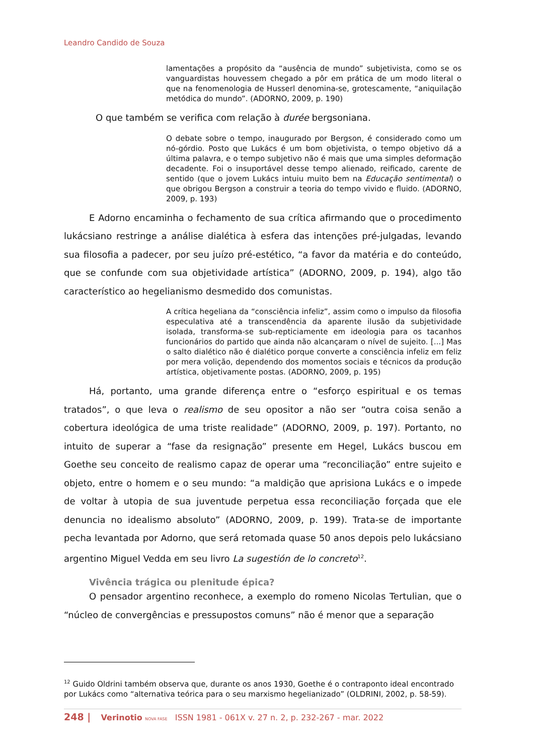Leandro Candido de Souza
lamentações a propósito da “ausência de mundo” subjetivista, como se os vanguardistas houvessem chegado a pôr em prática de um modo literal o que na fenomenologia de Husserl denomina-se, grotescamente, “aniquilação metódica do mundo”. (ADORNO, 2009, p. 190)
O que também se verifica com relação à durée bergsoniana.
O debate sobre o tempo, inaugurado por Bergson, é considerado como um nó-górdio. Posto que Lukács é um bom objetivista, o tempo objetivo dá a última palavra, e o tempo subjetivo não é mais que uma simples deformação decadente. Foi o insuportável desse tempo alienado, reificado, carente de sentido (que o jovem Lukács intuiu muito bem na Educação sentimental) o que obrigou Bergson a construir a teoria do tempo vivido e fluido. (ADORNO, 2009, p. 193)
E Adorno encaminha o fechamento de sua crítica afirmando que o procedimento lukácsiano restringe a análise dialética à esfera das intenções pré-julgadas, levando sua filosofia a padecer, por seu juízo pré-estético, “a favor da matéria e do conteúdo, que se confunde com sua objetividade artística” (ADORNO, 2009, p. 194), algo tão característico ao hegelianismo desmedido dos comunistas.
A crítica hegeliana da “consciência infeliz”, assim como o impulso da filosofia especulativa até a transcendência da aparente ilusão da subjetividade isolada, transforma-se sub-repticiamente em ideologia para os tacanhos funcionários do partido que ainda não alcançaram o nível de sujeito. [...] Mas o salto dialético não é dialético porque converte a consciência infeliz em feliz por mera volição, dependendo dos momentos sociais e técnicos da produção artística, objetivamente postas. (ADORNO, 2009, p. 195)
Há, portanto, uma grande diferença entre o “esforço espiritual e os temas tratados”, o que leva o realismo de seu opositor a não ser “outra coisa senão a cobertura ideológica de uma triste realidade” (ADORNO, 2009, p. 197). Portanto, no intuito de superar a “fase da resignação” presente em Hegel, Lukács buscou em Goethe seu conceito de realismo capaz de operar uma “reconciliação” entre sujeito e objeto, entre o homem e o seu mundo: “a maldição que aprisiona Lukács e o impede de voltar à utopia de sua juventude perpetua essa reconciliação forçada que ele denuncia no idealismo absoluto” (ADORNO, 2009, p. 199). Trata-se de importante pecha levantada por Adorno, que será retomada quase 50 anos depois pelo lukácsiano argentino Miguel Vedda em seu livro La sugestión de lo concreto<sup>12</sup>.
Vivência trágica ou plenitude épica?
O pensador argentino reconhece, a exemplo do romeno Nicolas Tertulian, que o “núcleo de convergências e pressupostos comuns” não é menor que a separação
<sup>12</sup> Guido Oldrini também observa que, durante os anos 1930, Goethe é o contraponto ideal encontrado por Lukács como “alternativa teórica para o seu marxismo hegelianizado” (OLDRINI, 2002, p. 58-59).
248 | Verinotio NOVA FASE ISSN 1981 - 061X v. 27 n. 2, p. 232-267 - mar. 2022